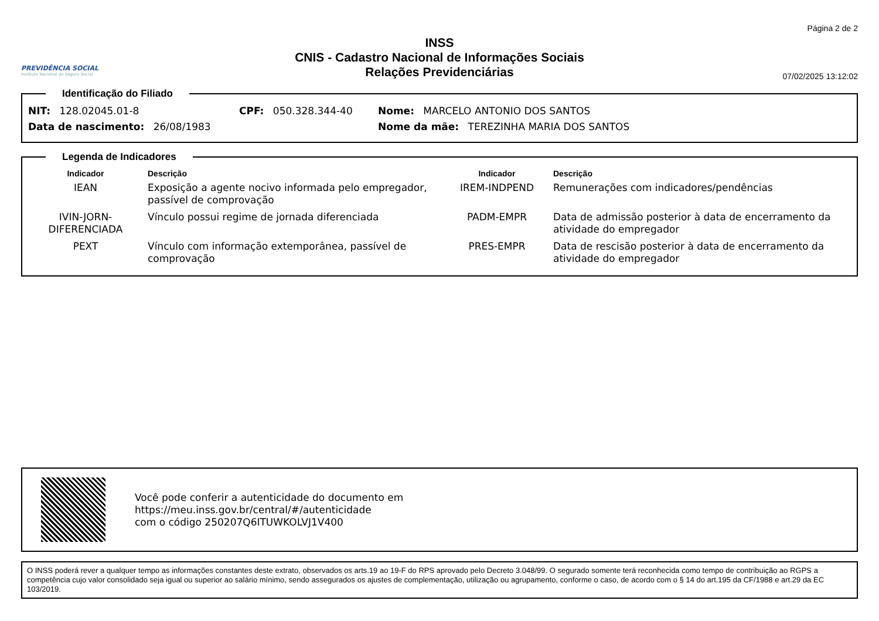PREVIDÊNCIA SOCIAL
Instituto Nacional do Seguro Social
INSS
CNIS - Cadastro Nacional de Informações Sociais
Relações Previdenciárias
Página 2 de 2
07/02/2025 13:12:02
Identificação do Filiado
NIT: 128.02045.01-8 CPF: 050.328.344-40 Nome: MARCELO ANTONIO DOS SANTOS
Data de nascimento: 26/08/1983 Nome da mãe: TEREZINHA MARIA DOS SANTOS
Legenda de Indicadores
| Indicador | Descrição | Indicador | Descrição |
| --- | --- | --- | --- |
| IEAN | Exposição a agente nocivo informada pelo empregador, passível de comprovação | IREM-INDPEND | Remunerações com indicadores/pendências |
| IVIN-JORN-DIFERENCIADA | Vínculo possui regime de jornada diferenciada | PADM-EMPR | Data de admissão posterior à data de encerramento da atividade do empregador |
| PEXT | Vínculo com informação extemporânea, passível de comprovação | PRES-EMPR | Data de rescisão posterior à data de encerramento da atividade do empregador |
Você pode conferir a autenticidade do documento em
https://meu.inss.gov.br/central/#/autenticidade
com o código 250207Q6ITUWKOLVJ1V400
O INSS poderá rever a qualquer tempo as informações constantes deste extrato, observados os arts.19 ao 19-F do RPS aprovado pelo Decreto 3.048/99. O segurado somente terá reconhecida como tempo de contribuição ao RGPS a competência cujo valor consolidado seja igual ou superior ao salário mínimo, sendo assegurados os ajustes de complementação, utilização ou agrupamento, conforme o caso, de acordo com o § 14 do art.195 da CF/1988 e art.29 da EC 103/2019.